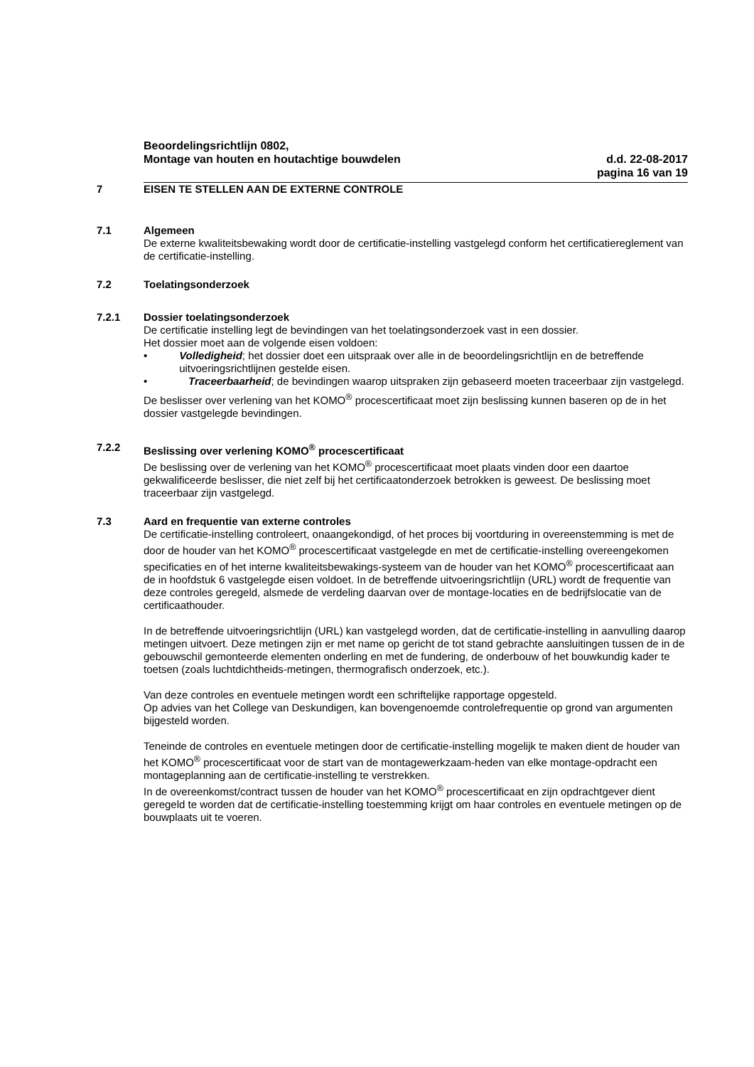Beoordelingsrichtlijn 0802,
Montage van houten en houtachtige bouwdelen d.d. 22-08-2017
pagina 16 van 19
7 EISEN TE STELLEN AAN DE EXTERNE CONTROLE
7.1 Algemeen
De externe kwaliteitsbewaking wordt door de certificatie-instelling vastgelegd conform het certificatiereglement van de certificatie-instelling.
7.2 Toelatingsonderzoek
7.2.1 Dossier toelatingsonderzoek
De certificatie instelling legt de bevindingen van het toelatingsonderzoek vast in een dossier.
Het dossier moet aan de volgende eisen voldoen:
• Volledigheid; het dossier doet een uitspraak over alle in de beoordelingsrichtlijn en de betreffende uitvoeringsrichtlijnen gestelde eisen.
• Traceerbaarheid; de bevindingen waarop uitspraken zijn gebaseerd moeten traceerbaar zijn vastgelegd.
De beslisser over verlening van het KOMO<sup>®</sup> procescertificaat moet zijn beslissing kunnen baseren op de in het dossier vastgelegde bevindingen.
7.2.2 Beslissing over verlening KOMO<sup>®</sup> procescertificaat
De beslissing over de verlening van het KOMO<sup>®</sup> procescertificaat moet plaats vinden door een daartoe gekwalificeerde beslisser, die niet zelf bij het certificaatonderzoek betrokken is geweest. De beslissing moet traceerbaar zijn vastgelegd.
7.3 Aard en frequentie van externe controles
De certificatie-instelling controleert, onaangekondigd, of het proces bij voortduring in overeenstemming is met de door de houder van het KOMO<sup>®</sup> procescertificaat vastgelegde en met de certificatie-instelling overeengekomen specificaties en of het interne kwaliteitsbewakings-systeem van de houder van het KOMO<sup>®</sup> procescertificaat aan de in hoofdstuk 6 vastgelegde eisen voldoet. In de betreffende uitvoeringsrichtlijn (URL) wordt de frequentie van deze controles geregeld, alsmede de verdeling daarvan over de montage-locaties en de bedrijfslocatie van de certificaathouder.
In de betreffende uitvoeringsrichtlijn (URL) kan vastgelegd worden, dat de certificatie-instelling in aanvulling daarop metingen uitvoert. Deze metingen zijn er met name op gericht de tot stand gebrachte aansluitingen tussen de in de gebouwschil gemonteerde elementen onderling en met de fundering, de onderbouw of het bouwkundig kader te toetsen (zoals luchtdichtheids-metingen, thermografisch onderzoek, etc.).
Van deze controles en eventuele metingen wordt een schriftelijke rapportage opgesteld.
Op advies van het College van Deskundigen, kan bovengenoemde controlefrequentie op grond van argumenten bijgesteld worden.
Teneinde de controles en eventuele metingen door de certificatie-instelling mogelijk te maken dient de houder van het KOMO<sup>®</sup> procescertificaat voor de start van de montagewerkzaam-heden van elke montage-opdracht een montageplanning aan de certificatie-instelling te verstrekken.
In de overeenkomst/contract tussen de houder van het KOMO<sup>®</sup> procescertificaat en zijn opdrachtgever dient geregeld te worden dat de certificatie-instelling toestemming krijgt om haar controles en eventuele metingen op de bouwplaats uit te voeren.